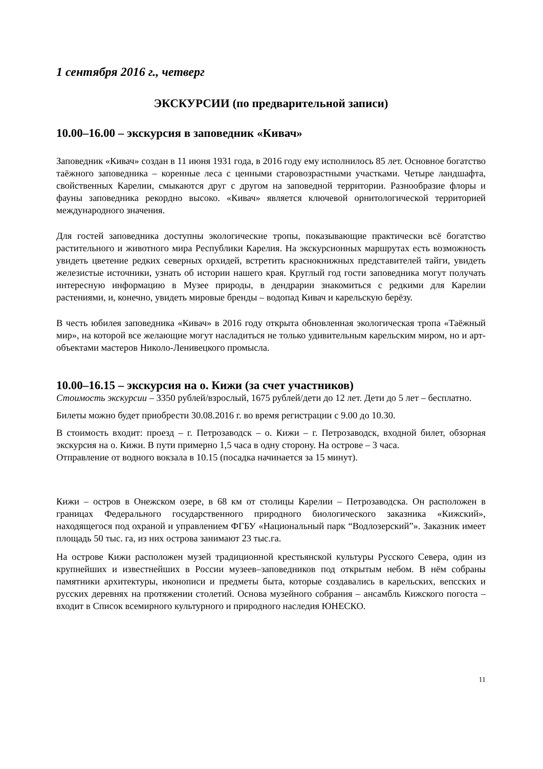1 сентября 2016 г., четверг
ЭКСКУРСИИ (по предварительной записи)
10.00–16.00 – экскурсия в заповедник «Кивач»
Заповедник «Кивач» создан в 11 июня 1931 года, в 2016 году ему исполнилось 85 лет. Основное богатство таёжного заповедника – коренные леса с ценными старовозрастными участками. Четыре ландшафта, свойственных Карелии, смыкаются друг с другом на заповедной территории. Разнообразие флоры и фауны заповедника рекордно высоко. «Кивач» является ключевой орнитологической территорией международного значения.
Для гостей заповедника доступны экологические тропы, показывающие практически всё богатство растительного и животного мира Республики Карелия. На экскурсионных маршрутах есть возможность увидеть цветение редких северных орхидей, встретить краснокнижных представителей тайги, увидеть железистые источники, узнать об истории нашего края. Круглый год гости заповедника могут получать интересную информацию в Музее природы, в дендрарии знакомиться с редкими для Карелии растениями, и, конечно, увидеть мировые бренды – водопад Кивач и карельскую берёзу.
В честь юбилея заповедника «Кивач» в 2016 году открыта обновленная экологическая тропа «Таёжный мир», на которой все желающие могут насладиться не только удивительным карельским миром, но и арт-объектами мастеров Николо-Ленивецкого промысла.
10.00–16.15 – экскурсия на о. Кижи (за счет участников)
Стоимость экскурсии – 3350 рублей/взрослый, 1675 рублей/дети до 12 лет. Дети до 5 лет – бесплатно.
Билеты можно будет приобрести 30.08.2016 г. во время регистрации с 9.00 до 10.30.
В стоимость входит: проезд – г. Петрозаводск – о. Кижи – г. Петрозаводск, входной билет, обзорная экскурсия на о. Кижи. В пути примерно 1,5 часа в одну сторону. На острове – 3 часа.
Отправление от водного вокзала в 10.15 (посадка начинается за 15 минут).
Кижи – остров в Онежском озере, в 68 км от столицы Карелии – Петрозаводска. Он расположен в границах Федерального государственного природного биологического заказника «Кижский», находящегося под охраной и управлением ФГБУ «Национальный парк “Водлозерский”». Заказник имеет площадь 50 тыс. га, из них острова занимают 23 тыс.га.
На острове Кижи расположен музей традиционной крестьянской культуры Русского Севера, один из крупнейших и известнейших в России музеев–заповедников под открытым небом. В нём собраны памятники архитектуры, иконописи и предметы быта, которые создавались в карельских, вепсских и русских деревнях на протяжении столетий. Основа музейного собрания – ансамбль Кижского погоста – входит в Список всемирного культурного и природного наследия ЮНЕСКО.
11